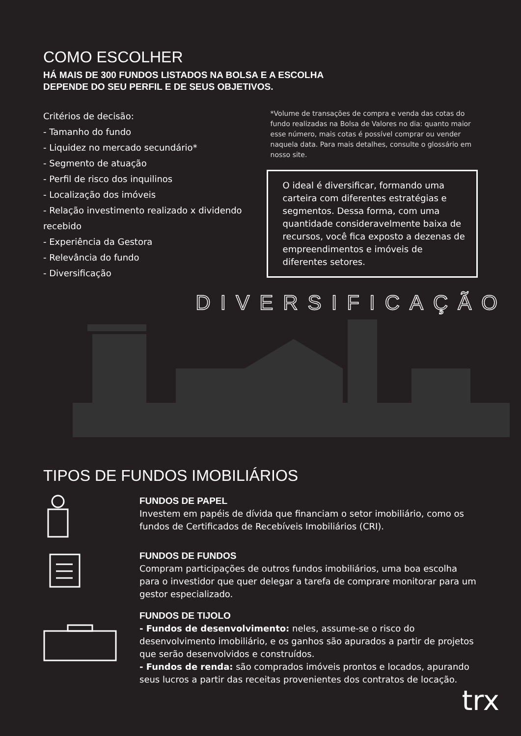COMO ESCOLHER
HÁ MAIS DE 300 FUNDOS LISTADOS NA BOLSA E A ESCOLHA
DEPENDE DO SEU PERFIL E DE SEUS OBJETIVOS.
Critérios de decisão:
- Tamanho do fundo
- Liquidez no mercado secundário*
- Segmento de atuação
- Perfil de risco dos inquilinos
- Localização dos imóveis
- Relação investimento realizado x dividendo recebido
- Experiência da Gestora
- Relevância do fundo
- Diversificação
*Volume de transações de compra e venda das cotas do fundo realizadas na Bolsa de Valores no dia: quanto maior esse número, mais cotas é possível comprar ou vender naquela data. Para mais detalhes, consulte o glossário em nosso site.
O ideal é diversificar, formando uma carteira com diferentes estratégias e segmentos. Dessa forma, com uma quantidade consideravelmente baixa de recursos, você fica exposto a dezenas de empreendimentos e imóveis de diferentes setores.
DIVERSIFICAÇÃO
TIPOS DE FUNDOS IMOBILIÁRIOS
FUNDOS DE PAPEL
Investem em papéis de dívida que financiam o setor imobiliário, como os fundos de Certificados de Recebíveis Imobiliários (CRI).
FUNDOS DE FUNDOS
Compram participações de outros fundos imobiliários, uma boa escolha para o investidor que quer delegar a tarefa de comprare monitorar para um gestor especializado.
FUNDOS DE TIJOLO
- Fundos de desenvolvimento: neles, assume-se o risco do desenvolvimento imobiliário, e os ganhos são apurados a partir de projetos que serão desenvolvidos e construídos.
- Fundos de renda: são comprados imóveis prontos e locados, apurando seus lucros a partir das receitas provenientes dos contratos de locação.
trx